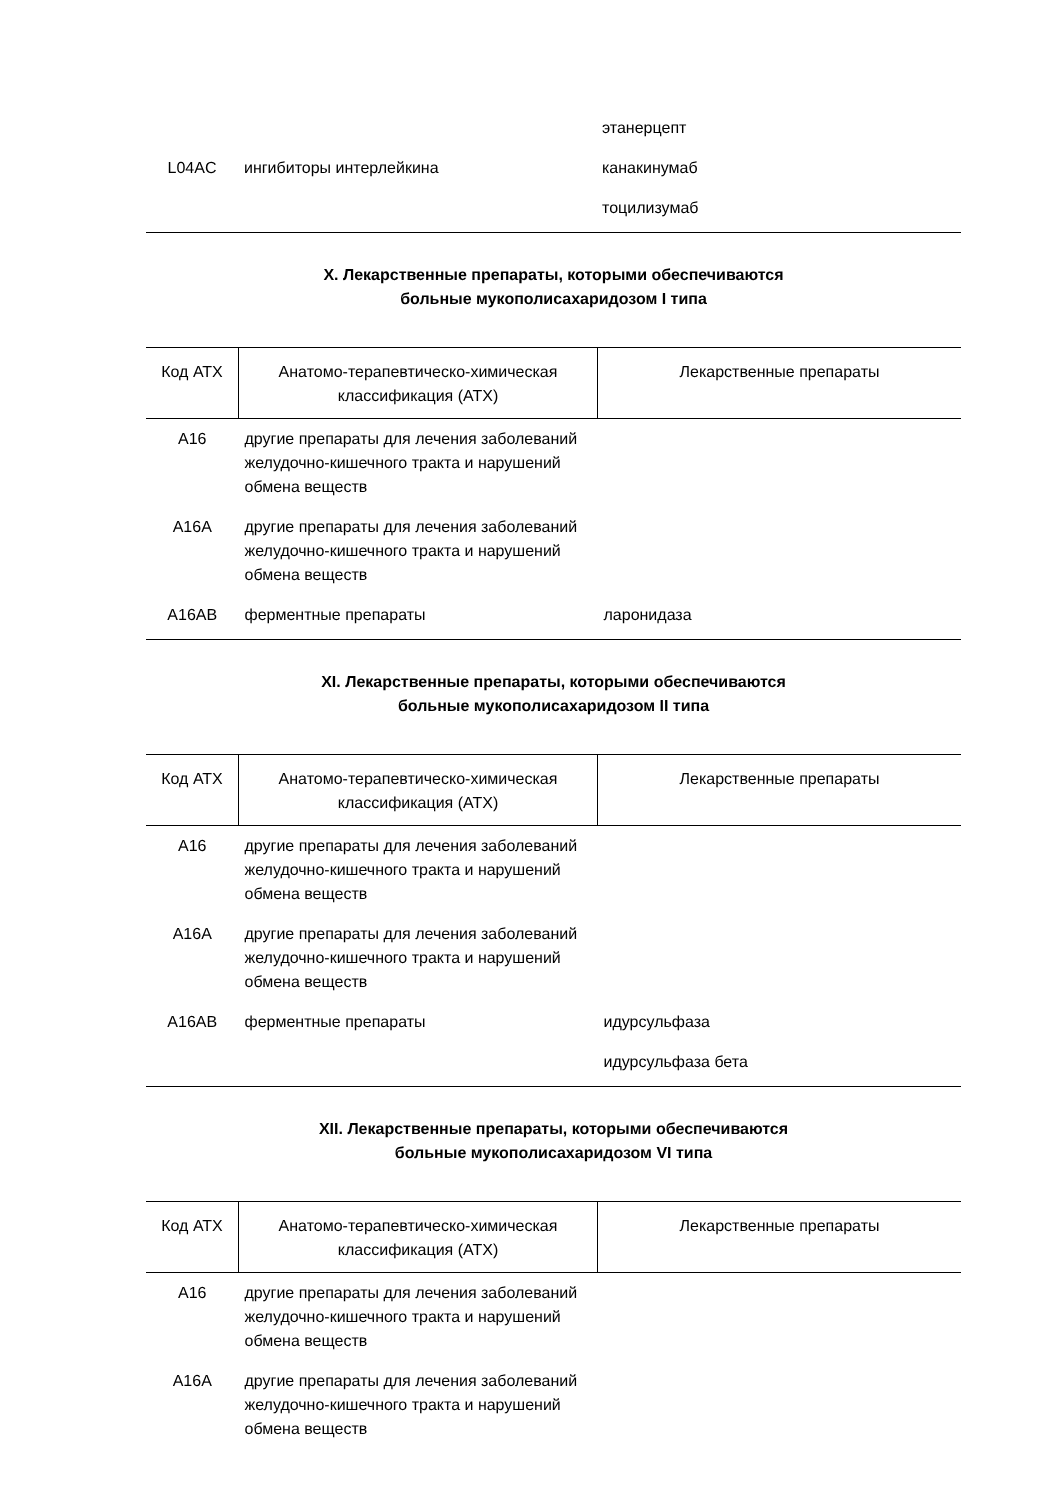| | | этанерцепт |
| L04AC | ингибиторы интерлейкина | канакинумаб |
| | | тоцилизумаб |
X. Лекарственные препараты, которыми обеспечиваются
больные мукополисахаридозом I типа
| Код АТХ | Анатомо-терапевтическо-химическая классификация (АТХ) | Лекарственные препараты |
| --- | --- | --- |
| A16 | другие препараты для лечения заболеваний желудочно-кишечного тракта и нарушений обмена веществ | |
| A16A | другие препараты для лечения заболеваний желудочно-кишечного тракта и нарушений обмена веществ | |
| A16AB | ферментные препараты | ларонидаза |
XI. Лекарственные препараты, которыми обеспечиваются
больные мукополисахаридозом II типа
| Код АТХ | Анатомо-терапевтическо-химическая классификация (АТХ) | Лекарственные препараты |
| --- | --- | --- |
| A16 | другие препараты для лечения заболеваний желудочно-кишечного тракта и нарушений обмена веществ | |
| A16A | другие препараты для лечения заболеваний желудочно-кишечного тракта и нарушений обмена веществ | |
| A16AB | ферментные препараты | идурсульфаза |
| | | идурсульфаза бета |
XII. Лекарственные препараты, которыми обеспечиваются
больные мукополисахаридозом VI типа
| Код АТХ | Анатомо-терапевтическо-химическая классификация (АТХ) | Лекарственные препараты |
| --- | --- | --- |
| A16 | другие препараты для лечения заболеваний желудочно-кишечного тракта и нарушений обмена веществ | |
| A16A | другие препараты для лечения заболеваний желудочно-кишечного тракта и нарушений обмена веществ | |